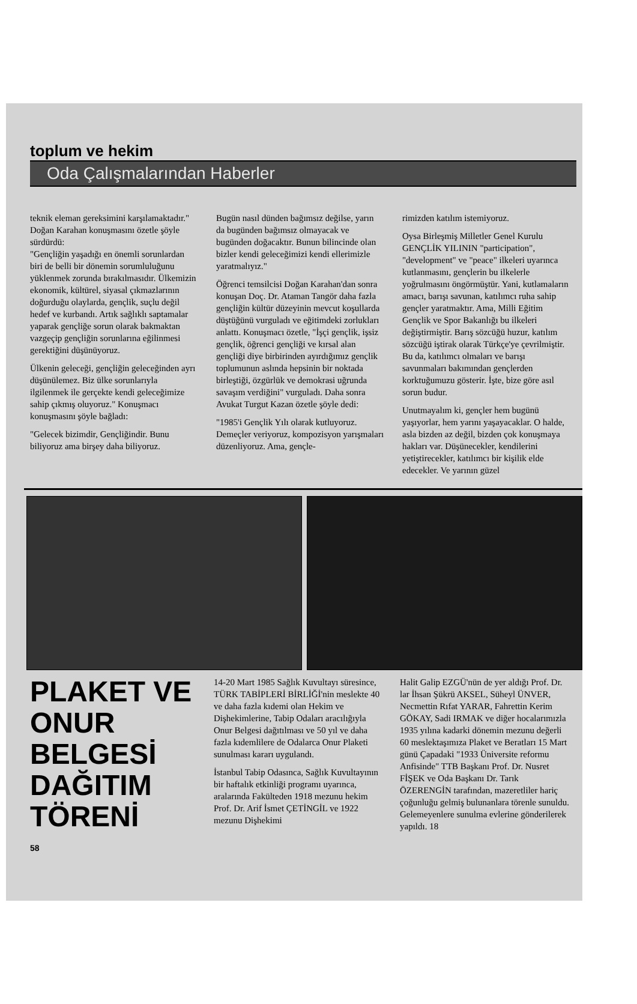toplum ve hekim
Oda Çalışmalarından Haberler
teknik eleman gereksimini karşılamaktadır."
Doğan Karahan konuşmasını özetle şöyle sürdürdü:
"Gençliğin yaşadığı en önemli sorunlardan biri de belli bir dönemin sorumluluğunu yüklenmek zorunda bırakılmasıdır. Ülkemizin ekonomik, kültürel, siyasal çıkmazlarının doğurduğu olaylarda, gençlik, suçlu değil hedef ve kurbandı. Artık sağlıklı saptamalar yaparak gençliğe sorun olarak bakmaktan vazgeçip gençliğin sorunlarına eğilinmesi gerektiğini düşünüyoruz.
Ülkenin geleceği, gençliğin geleceğinden ayrı düşünülemez. Biz ülke sorunlarıyla ilgilenmek ile gerçekte kendi geleceğimize sahip çıkmış oluyoruz." Konuşmacı konuşmasını şöyle bağladı:
"Gelecek bizimdir, Gençliğindir. Bunu biliyoruz ama birşey daha biliyoruz.
Bugün nasıl dünden bağımsız değilse, yarın da bugünden bağımsız olmayacak ve bugünden doğacaktır. Bunun bilincinde olan bizler kendi geleceğimizi kendi ellerimizle yaratmalıyız."
Öğrenci temsilcisi Doğan Karahan'dan sonra konuşan Doç. Dr. Ataman Tangör daha fazla gençliğin kültür düzeyinin mevcut koşullarda düştüğünü vurguladı ve eğitimdeki zorlukları anlattı. Konuşmacı özetle, "İşçi gençlik, işsiz gençlik, öğrenci gençliği ve kırsal alan gençliği diye birbirinden ayırdığımız gençlik toplumunun aslında hepsinin bir noktada birleştiği, özgürlük ve demokrasi uğrunda savaşım verdiğini" vurguladı. Daha sonra Avukat Turgut Kazan özetle şöyle dedi:
"1985'i Gençlik Yılı olarak kutluyoruz. Demeçler veriyoruz, kompozisyon yarışmaları düzenliyoruz. Ama, gençle-
rimizden katılım istemiyoruz.
Oysa Birleşmiş Milletler Genel Kurulu GENÇLİK YILININ "participation", "development" ve "peace" ilkeleri uyarınca kutlanmasını, gençlerin bu ilkelerle yoğrulmasını öngörmüştür. Yani, kutlamaların amacı, barışı savunan, katılımcı ruha sahip gençler yaratmaktır. Ama, Milli Eğitim Gençlik ve Spor Bakanlığı bu ilkeleri değiştirmiştir. Barış sözcüğü huzur, katılım sözcüğü iştirak olarak Türkçe'ye çevrilmiştir. Bu da, katılımcı olmaları ve barışı savunmaları bakımından gençlerden korktuğumuzu gösterir. İşte, bize göre asıl sorun budur.
Unutmayalım ki, gençler hem bugünü yaşıyorlar, hem yarını yaşayacaklar. O halde, asla bizden az değil, bizden çok konuşmaya hakları var. Düşünecekler, kendilerini yetiştirecekler, katılımcı bir kişilik elde edecekler. Ve yarının güzel
PLAKET VE ONUR BELGESİ DAĞITIM TÖRENİ
58
14-20 Mart 1985 Sağlık Kuvultayı süresince, TÜRK TABİPLERİ BİRLİĞİ'nin meslekte 40 ve daha fazla kıdemi olan Hekim ve Dişhekimlerine, Tabip Odaları aracılığıyla Onur Belgesi dağıtılması ve 50 yıl ve daha fazla kıdemlilere de Odalarca Onur Plaketi sunulması kararı uygulandı.
İstanbul Tabip Odasınca, Sağlık Kuvultayının bir haftalık etkinliği programı uyarınca, aralarında Fakülteden 1918 mezunu hekim Prof. Dr. Arif İsmet ÇETİNGİL ve 1922 mezunu Dişhekimi
Halit Galip EZGÜ'nün de yer aldığı Prof. Dr. lar İhsan Şükrü AKSEL, Süheyl ÜNVER, Necmettin Rıfat YARAR, Fahrettin Kerim GÖKAY, Sadi IRMAK ve diğer hocalarımızla 1935 yılına kadarki dönemin mezunu değerli 60 meslektaşımıza Plaket ve Beratları 15 Mart günü Çapadaki "1933 Üniversite reformu Anfisinde" TTB Başkanı Prof. Dr. Nusret FİŞEK ve Oda Başkanı Dr. Tarık ÖZERENGİN tarafından, mazeretliler hariç çoğunluğu gelmiş bulunanlara törenle sunuldu. Gelemeyenlere sunulma evlerine gönderilerek yapıldı. 18